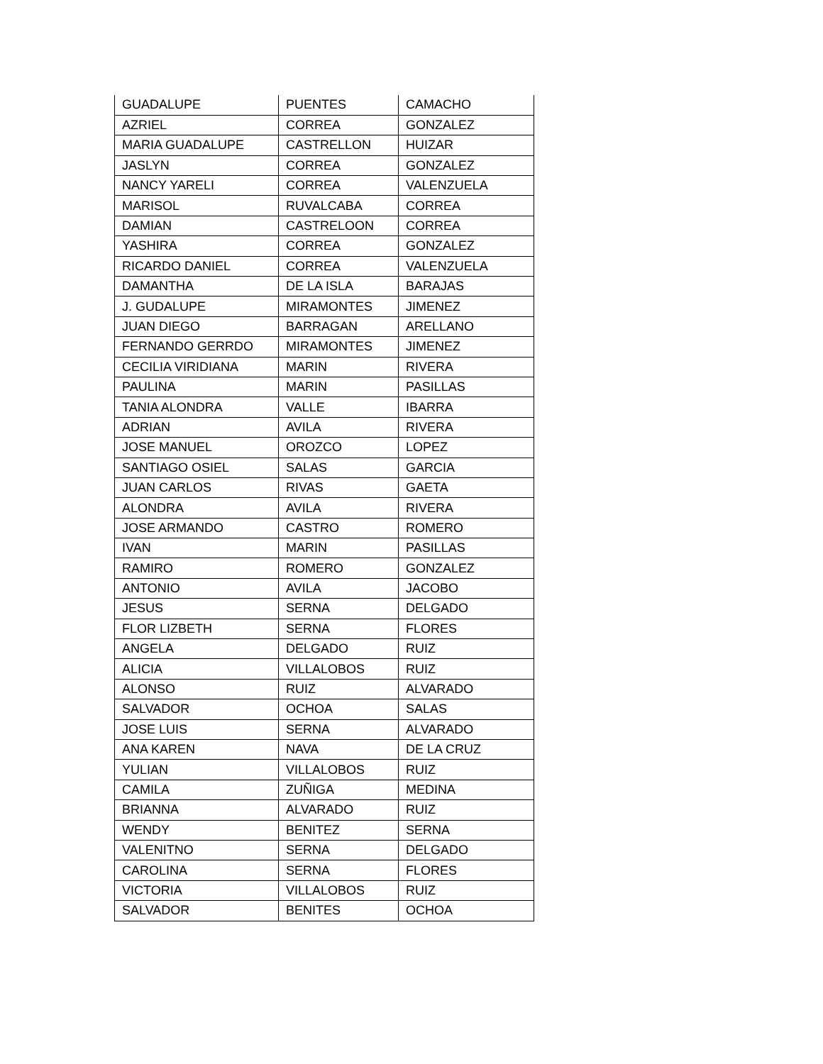| GUADALUPE | PUENTES | CAMACHO |
| AZRIEL | CORREA | GONZALEZ |
| MARIA GUADALUPE | CASTRELLON | HUIZAR |
| JASLYN | CORREA | GONZALEZ |
| NANCY YARELI | CORREA | VALENZUELA |
| MARISOL | RUVALCABA | CORREA |
| DAMIAN | CASTRELOON | CORREA |
| YASHIRA | CORREA | GONZALEZ |
| RICARDO DANIEL | CORREA | VALENZUELA |
| DAMANTHA | DE LA ISLA | BARAJAS |
| J. GUDALUPE | MIRAMONTES | JIMENEZ |
| JUAN DIEGO | BARRAGAN | ARELLANO |
| FERNANDO GERRDO | MIRAMONTES | JIMENEZ |
| CECILIA VIRIDIANA | MARIN | RIVERA |
| PAULINA | MARIN | PASILLAS |
| TANIA ALONDRA | VALLE | IBARRA |
| ADRIAN | AVILA | RIVERA |
| JOSE MANUEL | OROZCO | LOPEZ |
| SANTIAGO OSIEL | SALAS | GARCIA |
| JUAN CARLOS | RIVAS | GAETA |
| ALONDRA | AVILA | RIVERA |
| JOSE ARMANDO | CASTRO | ROMERO |
| IVAN | MARIN | PASILLAS |
| RAMIRO | ROMERO | GONZALEZ |
| ANTONIO | AVILA | JACOBO |
| JESUS | SERNA | DELGADO |
| FLOR LIZBETH | SERNA | FLORES |
| ANGELA | DELGADO | RUIZ |
| ALICIA | VILLALOBOS | RUIZ |
| ALONSO | RUIZ | ALVARADO |
| SALVADOR | OCHOA | SALAS |
| JOSE LUIS | SERNA | ALVARADO |
| ANA KAREN | NAVA | DE LA CRUZ |
| YULIAN | VILLALOBOS | RUIZ |
| CAMILA | ZUÑIGA | MEDINA |
| BRIANNA | ALVARADO | RUIZ |
| WENDY | BENITEZ | SERNA |
| VALENITNO | SERNA | DELGADO |
| CAROLINA | SERNA | FLORES |
| VICTORIA | VILLALOBOS | RUIZ |
| SALVADOR | BENITES | OCHOA |